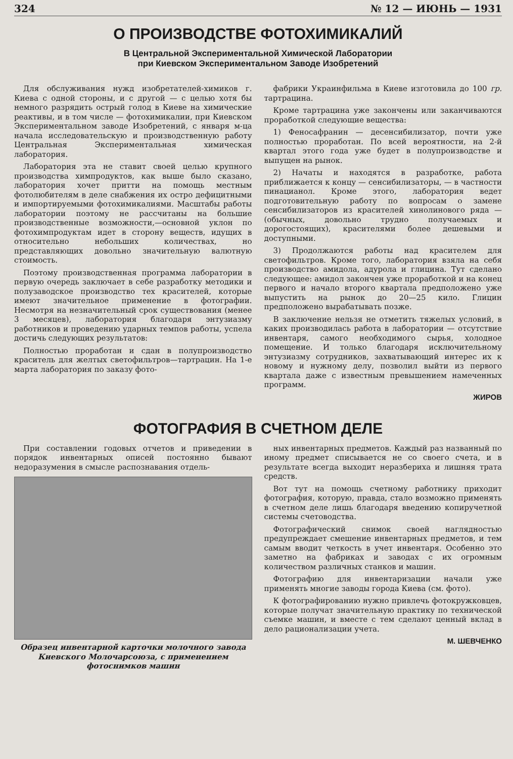324 № 12 — ИЮНЬ — 1931
О ПРОИЗВОДСТВЕ ФОТОХИМИКАЛИЙ
В Центральной Экспериментальной Химической Лаборатории
при Киевском Экспериментальном Заводе Изобретений
Для обслуживания нужд изобретателей-химиков г. Киева с одной стороны, и с другой — с целью хотя бы немного разрядить острый голод в Киеве на химические реактивы, и в том числе — фотохимикалии, при Киевском Экспериментальном заводе Изобретений, с января м-ца начала исследовательскую и производственную работу Центральная Экспериментальная химическая лаборатория.
Лаборатория эта не ставит своей целью крупного производства химпродуктов, как выше было сказано, лаборатория хочет притти на помощь местным фотолюбителям в деле снабжения их остро дефицитными и импортируемыми фотохимикалиями. Масштабы работы лаборатории поэтому не рассчитаны на большие производственные возможности,—основной уклон по фотохимпродуктам идет в сторону веществ, идущих в относительно небольших количествах, но представляющих довольно значительную валютную стоимость.
Поэтому производственная программа лаборатории в первую очередь заключает в себе разработку методики и полузаводское производство тех красителей, которые имеют значительное применение в фотографии. Несмотря на незначительный срок существования (менее 3 месяцев), лаборатория благодаря энтузиазму работников и проведению ударных темпов работы, успела достичь следующих результатов:
Полностью проработан и сдан в полупроизводство краситель для желтых светофильтров—тартрацин. На 1-е марта лаборатория по заказу фото-
фабрики Украинфильма в Киеве изготовила до 100 гр. тартрацина.
Кроме тартрацина уже закончены или заканчиваются проработкой следующие вещества:
1) Феносафранин — десенсибилизатор, почти уже полностью проработан. По всей вероятности, на 2-й квартал этого года уже будет в полупроизводстве и выпущен на рынок.
2) Начаты и находятся в разработке, работа приближается к концу — сенсибилизаторы, — в частности пинацианол. Кроме этого, лаборатория ведет подготовительную работу по вопросам о замене сенсибилизаторов из красителей хинолинового ряда — (обычных, довольно трудно получаемых и дорогостоящих), красителями более дешевыми и доступными.
3) Продолжаются работы над красителем для светофильтров. Кроме того, лаборатория взяла на себя производство амидола, адурола и глицина. Тут сделано следующее: амидол закончен уже проработкой и на конец первого и начало второго квартала предположено уже выпустить на рынок до 20—25 кило. Глицин предположено вырабатывать позже.
В заключение нельзя не отметить тяжелых условий, в каких производилась работа в лаборатории — отсутствие инвентаря, самого необходимого сырья, холодное помещение. И только благодаря исключительному энтузиазму сотрудников, захватывающий интерес их к новому и нужному делу, позволил выйти из первого квартала даже с известным превышением намеченных программ.
ЖИРОВ
ФОТОГРАФИЯ В СЧЕТНОМ ДЕЛЕ
При составлении годовых отчетов и приведении в порядок инвентарных описей постоянно бывают недоразумения в смысле распознавания отдель-
Образец инвентарной карточки молочного завода Киевского Молочарсоюза, с применением фотоснимков машин
ных инвентарных предметов. Каждый раз названный по иному предмет списывается не со своего счета, и в результате всегда выходит неразбериха и лишняя трата средств.
Вот тут на помощь счетному работнику приходит фотография, которую, правда, стало возможно применять в счетном деле лишь благодаря введению копиручетной системы счетоводства.
Фотографический снимок своей наглядностью предупреждает смешение инвентарных предметов, и тем самым вводит четкость в учет инвентаря. Особенно это заметно на фабриках и заводах с их огромным количеством различных станков и машин.
Фотографию для инвентаризации начали уже применять многие заводы города Киева (см. фото).
К фотографированию нужно привлечь фотокружковцев, которые получат значительную практику по технической съемке машин, и вместе с тем сделают ценный вклад в дело рационализации учета.
М. ШЕВЧЕНКО